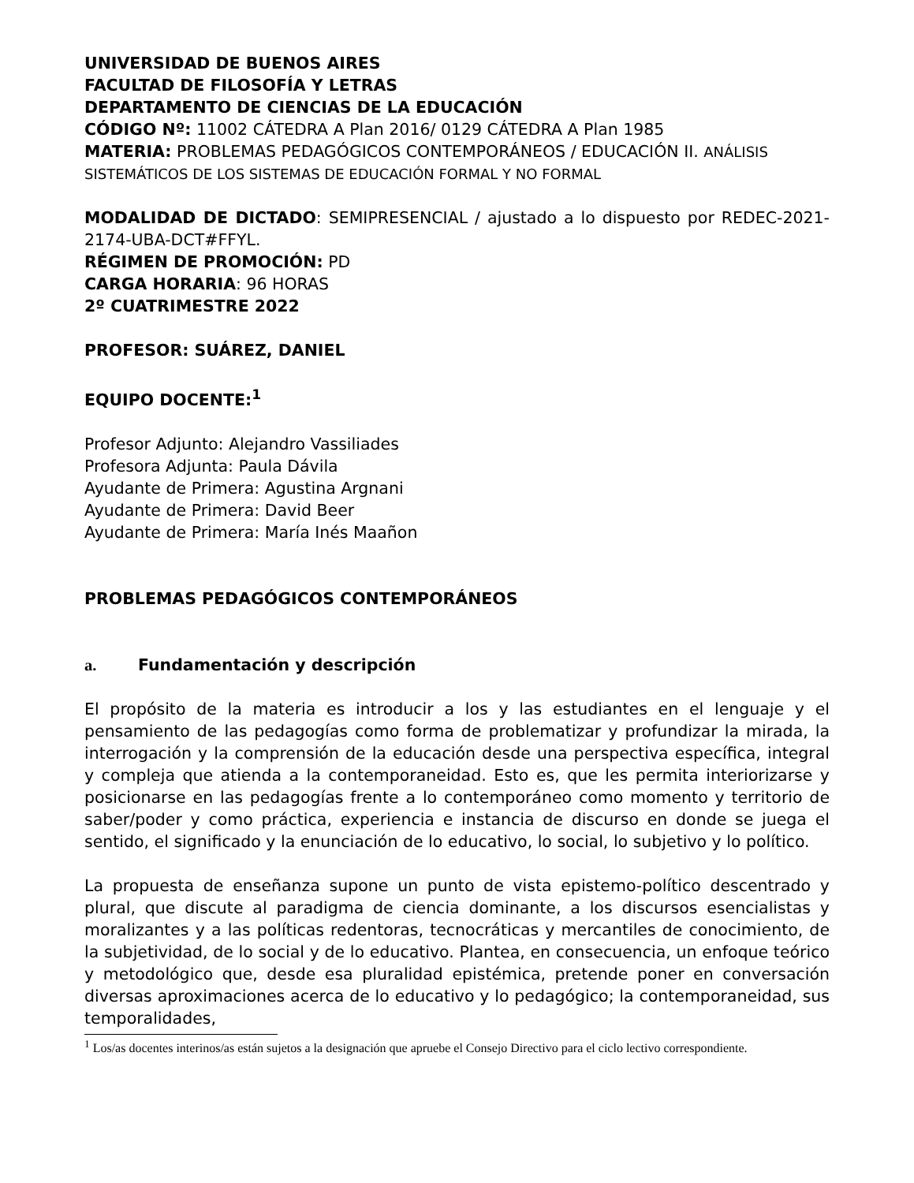UNIVERSIDAD DE BUENOS AIRES
FACULTAD DE FILOSOFÍA Y LETRAS
DEPARTAMENTO DE CIENCIAS DE LA EDUCACIÓN
CÓDIGO Nº: 11002 CÁTEDRA A Plan 2016/ 0129 CÁTEDRA A Plan 1985
MATERIA: PROBLEMAS PEDAGÓGICOS CONTEMPORÁNEOS / EDUCACIÓN II. ANÁLISIS SISTEMÁTICOS DE LOS SISTEMAS DE EDUCACIÓN FORMAL Y NO FORMAL
MODALIDAD DE DICTADO: SEMIPRESENCIAL / ajustado a lo dispuesto por REDEC-2021-2174-UBA-DCT#FFYL.
RÉGIMEN DE PROMOCIÓN: PD
CARGA HORARIA: 96 HORAS
2º CUATRIMESTRE 2022
PROFESOR: SUÁREZ, DANIEL
EQUIPO DOCENTE:<sup>1</sup>
Profesor Adjunto: Alejandro Vassiliades
Profesora Adjunta: Paula Dávila
Ayudante de Primera: Agustina Argnani
Ayudante de Primera: David Beer
Ayudante de Primera: María Inés Maañon
PROBLEMAS PEDAGÓGICOS CONTEMPORÁNEOS
a. Fundamentación y descripción
El propósito de la materia es introducir a los y las estudiantes en el lenguaje y el pensamiento de las pedagogías como forma de problematizar y profundizar la mirada, la interrogación y la comprensión de la educación desde una perspectiva específica, integral y compleja que atienda a la contemporaneidad. Esto es, que les permita interiorizarse y posicionarse en las pedagogías frente a lo contemporáneo como momento y territorio de saber/poder y como práctica, experiencia e instancia de discurso en donde se juega el sentido, el significado y la enunciación de lo educativo, lo social, lo subjetivo y lo político.
La propuesta de enseñanza supone un punto de vista epistemo-político descentrado y plural, que discute al paradigma de ciencia dominante, a los discursos esencialistas y moralizantes y a las políticas redentoras, tecnocráticas y mercantiles de conocimiento, de la subjetividad, de lo social y de lo educativo. Plantea, en consecuencia, un enfoque teórico y metodológico que, desde esa pluralidad epistémica, pretende poner en conversación diversas aproximaciones acerca de lo educativo y lo pedagógico; la contemporaneidad, sus temporalidades,
<sup>1</sup> Los/as docentes interinos/as están sujetos a la designación que apruebe el Consejo Directivo para el ciclo lectivo correspondiente.